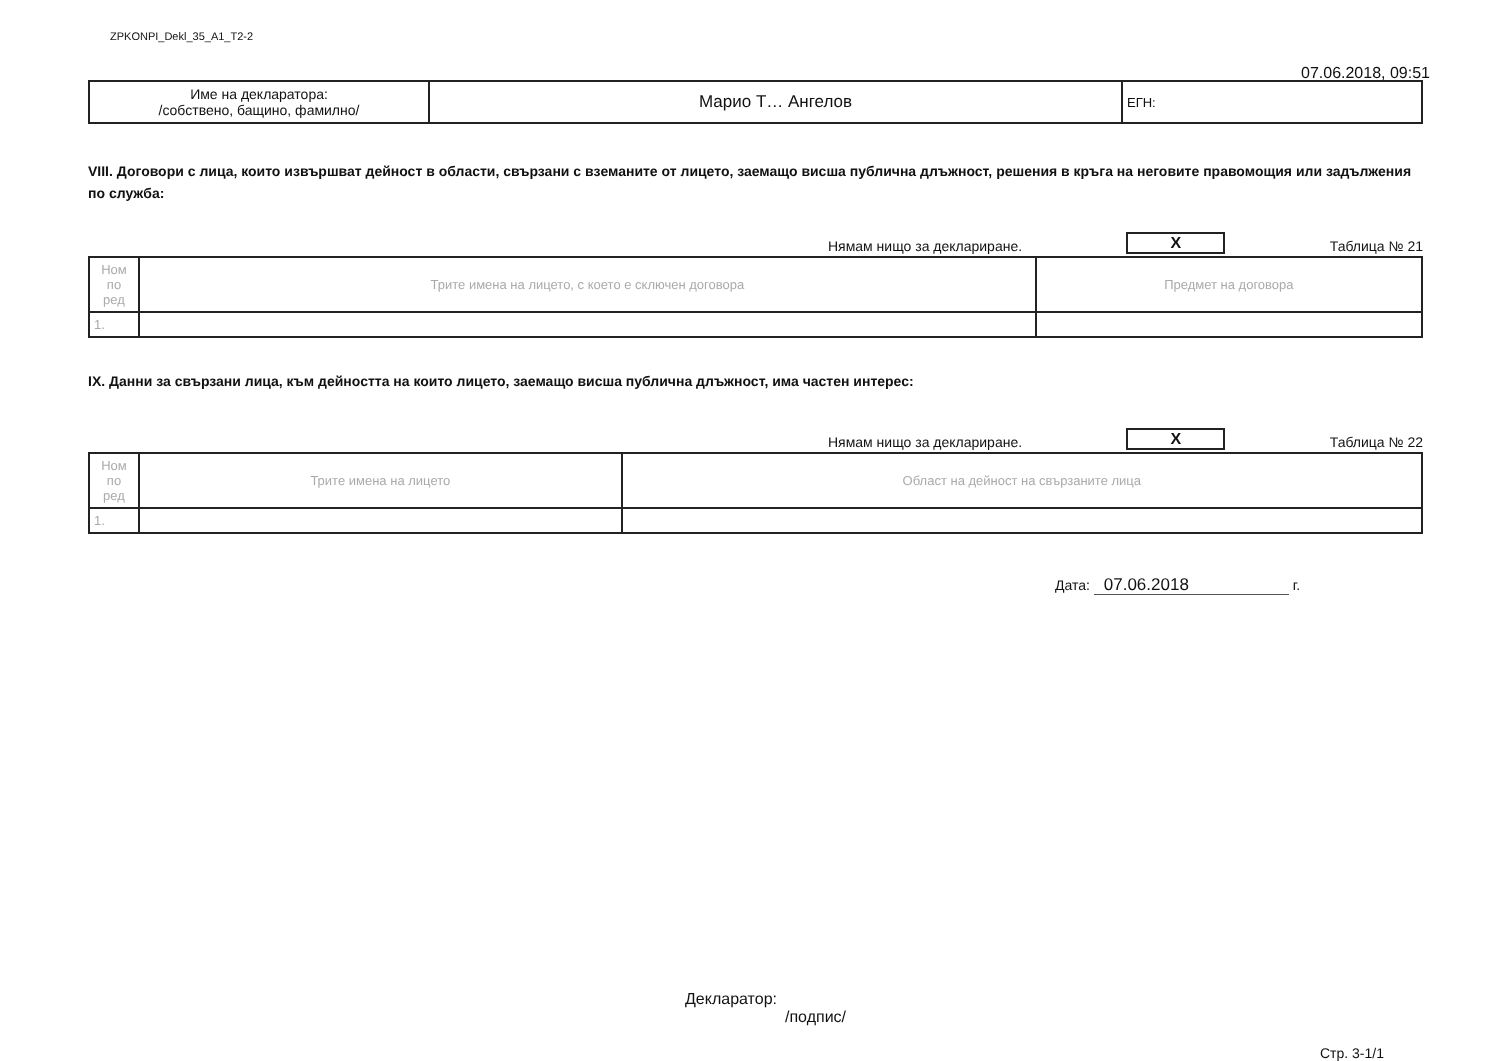ZPKONPI_Dekl_35_A1_T2-2
07.06.2018, 09:51
| Име на декларатора: /собствено, бащино, фамилно/ | Марио Т… Ангелов | ЕГН: |
VIII. Договори с лица, които извършват дейност в области, свързани с вземаните от лицето, заемащо висша публична длъжност, решения в кръга на неговите правомощия или задължения по служба:
Нямам нищо за деклариране. X Таблица № 21
| Ном по ред | Трите имена на лицето, с което е сключен договора | Предмет на договора |
| 1. | | |
IX. Данни за свързани лица, към дейността на които лицето, заемащо висша публична длъжност, има частен интерес:
Нямам нищо за деклариране. X Таблица № 22
| Ном по ред | Трите имена на лицето | Област на дейност на свързаните лица |
| 1. | | |
Дата: 07.06.2018 г.
Декларатор:
/подпис/
Стр. 3-1/1